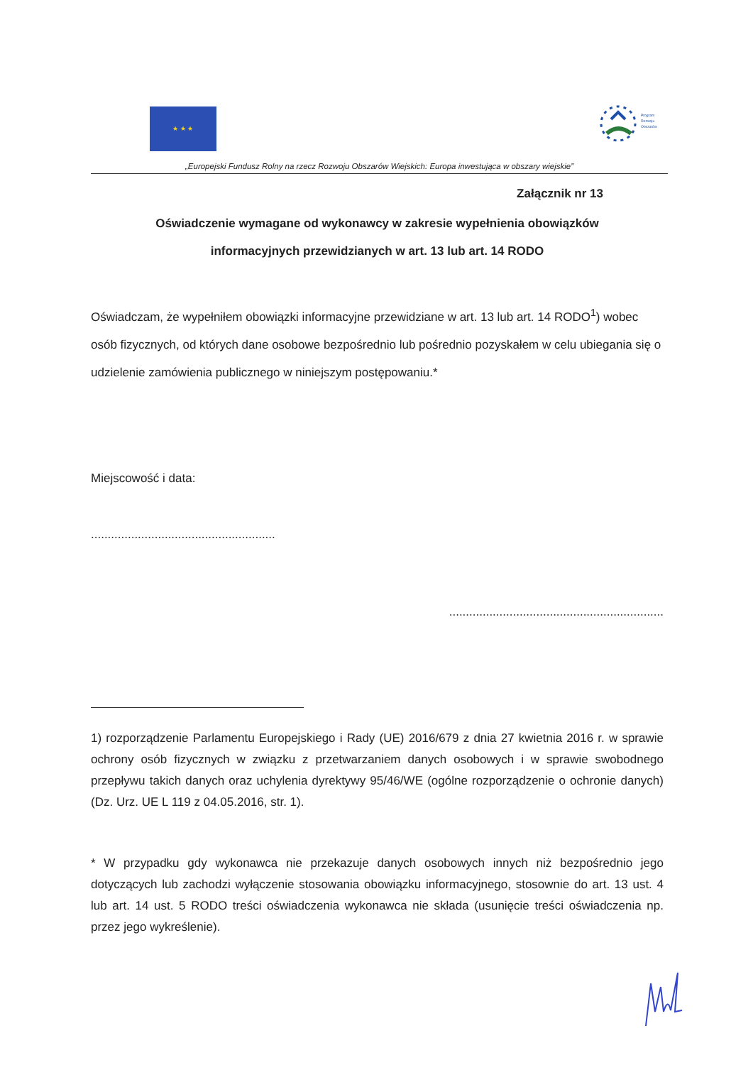★ ★ ★
Program
Rozwoju
Obszarów
„Europejski Fundusz Rolny na rzecz Rozwoju Obszarów Wiejskich: Europa inwestująca w obszary wiejskie”
Załącznik nr 13
Oświadczenie wymagane od wykonawcy w zakresie wypełnienia obowiązków
informacyjnych przewidzianych w art. 13 lub art. 14 RODO
Oświadczam, że wypełniłem obowiązki informacyjne przewidziane w art. 13 lub art. 14 RODO<sup>1</sup>) wobec osób fizycznych, od których dane osobowe bezpośrednio lub pośrednio pozyskałem w celu ubiegania się o udzielenie zamówienia publicznego w niniejszym postępowaniu.*
Miejscowość i data:
.......................................................
................................................................
1) rozporządzenie Parlamentu Europejskiego i Rady (UE) 2016/679 z dnia 27 kwietnia 2016 r. w sprawie ochrony osób fizycznych w związku z przetwarzaniem danych osobowych i w sprawie swobodnego przepływu takich danych oraz uchylenia dyrektywy 95/46/WE (ogólne rozporządzenie o ochronie danych) (Dz. Urz. UE L 119 z 04.05.2016, str. 1).
* W przypadku gdy wykonawca nie przekazuje danych osobowych innych niż bezpośrednio jego dotyczących lub zachodzi wyłączenie stosowania obowiązku informacyjnego, stosownie do art. 13 ust. 4 lub art. 14 ust. 5 RODO treści oświadczenia wykonawca nie składa (usunięcie treści oświadczenia np. przez jego wykreślenie).